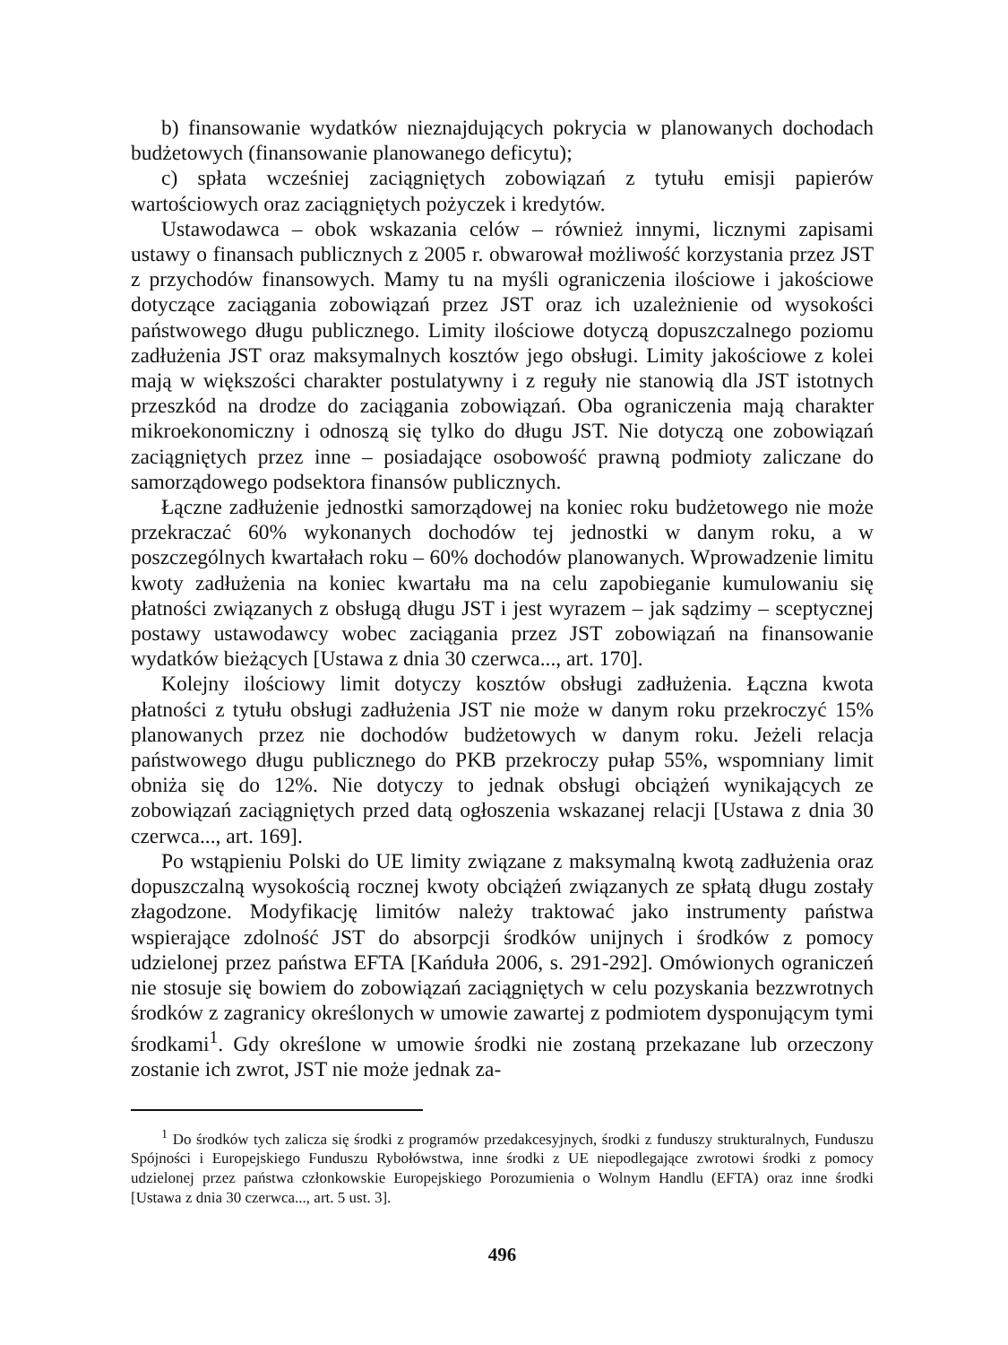b) finansowanie wydatków nieznajdujących pokrycia w planowanych dochodach budżetowych (finansowanie planowanego deficytu);
c) spłata wcześniej zaciągniętych zobowiązań z tytułu emisji papierów wartościowych oraz zaciągniętych pożyczek i kredytów.
Ustawodawca – obok wskazania celów – również innymi, licznymi zapisami ustawy o finansach publicznych z 2005 r. obwarował możliwość korzystania przez JST z przychodów finansowych. Mamy tu na myśli ograniczenia ilościowe i jakościowe dotyczące zaciągania zobowiązań przez JST oraz ich uzależnienie od wysokości państwowego długu publicznego. Limity ilościowe dotyczą dopuszczalnego poziomu zadłużenia JST oraz maksymalnych kosztów jego obsługi. Limity jakościowe z kolei mają w większości charakter postulatywny i z reguły nie stanowią dla JST istotnych przeszkód na drodze do zaciągania zobowiązań. Oba ograniczenia mają charakter mikroekonomiczny i odnoszą się tylko do długu JST. Nie dotyczą one zobowiązań zaciągniętych przez inne – posiadające osobowość prawną podmioty zaliczane do samorządowego podsektora finansów publicznych.
Łączne zadłużenie jednostki samorządowej na koniec roku budżetowego nie może przekraczać 60% wykonanych dochodów tej jednostki w danym roku, a w poszczególnych kwartałach roku – 60% dochodów planowanych. Wprowadzenie limitu kwoty zadłużenia na koniec kwartału ma na celu zapobieganie kumulowaniu się płatności związanych z obsługą długu JST i jest wyrazem – jak sądzimy – sceptycznej postawy ustawodawcy wobec zaciągania przez JST zobowiązań na finansowanie wydatków bieżących [Ustawa z dnia 30 czerwca..., art. 170].
Kolejny ilościowy limit dotyczy kosztów obsługi zadłużenia. Łączna kwota płatności z tytułu obsługi zadłużenia JST nie może w danym roku przekroczyć 15% planowanych przez nie dochodów budżetowych w danym roku. Jeżeli relacja państwowego długu publicznego do PKB przekroczy pułap 55%, wspomniany limit obniża się do 12%. Nie dotyczy to jednak obsługi obciążeń wynikających ze zobowiązań zaciągniętych przed datą ogłoszenia wskazanej relacji [Ustawa z dnia 30 czerwca..., art. 169].
Po wstąpieniu Polski do UE limity związane z maksymalną kwotą zadłużenia oraz dopuszczalną wysokością rocznej kwoty obciążeń związanych ze spłatą długu zostały złagodzone. Modyfikację limitów należy traktować jako instrumenty państwa wspierające zdolność JST do absorpcji środków unijnych i środków z pomocy udzielonej przez państwa EFTA [Kańduła 2006, s. 291-292]. Omówionych ograniczeń nie stosuje się bowiem do zobowiązań zaciągniętych w celu pozyskania bezzwrotnych środków z zagranicy określonych w umowie zawartej z podmiotem dysponującym tymi środkami<sup>1</sup>. Gdy określone w umowie środki nie zostaną przekazane lub orzeczony zostanie ich zwrot, JST nie może jednak za-
<sup>1</sup> Do środków tych zalicza się środki z programów przedakcesyjnych, środki z funduszy strukturalnych, Funduszu Spójności i Europejskiego Funduszu Rybołówstwa, inne środki z UE niepodlegające zwrotowi środki z pomocy udzielonej przez państwa członkowskie Europejskiego Porozumienia o Wolnym Handlu (EFTA) oraz inne środki [Ustawa z dnia 30 czerwca..., art. 5 ust. 3].
496